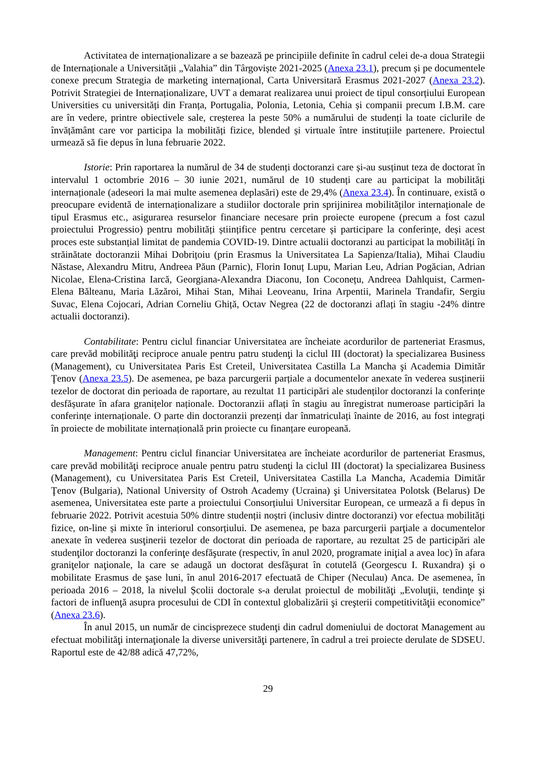Activitatea de internaționalizare a se bazează pe principiile definite în cadrul celei de-a doua Strategii de Internaționale a Universității „Valahia” din Târgoviște 2021-2025 (Anexa 23.1), precum și pe documentele conexe precum Strategia de marketing internațional, Carta Universitară Erasmus 2021-2027 (Anexa 23.2). Potrivit Strategiei de Internaționalizare, UVT a demarat realizarea unui proiect de tipul consorțiului European Universities cu universități din Franța, Portugalia, Polonia, Letonia, Cehia și companii precum I.B.M. care are în vedere, printre obiectivele sale, creșterea la peste 50% a numărului de studenți la toate ciclurile de învățământ care vor participa la mobilități fizice, blended și virtuale între instituțiile partenere. Proiectul urmează să fie depus în luna februarie 2022.
Istorie: Prin raportarea la numărul de 34 de studenți doctoranzi care și-au susținut teza de doctorat în intervalul 1 octombrie 2016 – 30 iunie 2021, numărul de 10 studenți care au participat la mobilități internaționale (adeseori la mai multe asemenea deplasări) este de 29,4% (Anexa 23.4). În continuare, există o preocupare evidentă de internaționalizare a studiilor doctorale prin sprijinirea mobilităților internaționale de tipul Erasmus etc., asigurarea resurselor financiare necesare prin proiecte europene (precum a fost cazul proiectului Progressio) pentru mobilități științifice pentru cercetare și participare la conferințe, deși acest proces este substanțial limitat de pandemia COVID-19. Dintre actualii doctoranzi au participat la mobilități în străinătate doctoranzii Mihai Dobrițoiu (prin Erasmus la Universitatea La Sapienza/Italia), Mihai Claudiu Năstase, Alexandru Mitru, Andreea Păun (Parnic), Florin Ionuț Lupu, Marian Leu, Adrian Pogăcian, Adrian Nicolae, Elena-Cristina Iarcă, Georgiana-Alexandra Diaconu, Ion Coconețu, Andreea Dahlquist, Carmen- Elena Bălteanu, Maria Lăzăroi, Mihai Stan, Mihai Leoveanu, Irina Arpentii, Marinela Trandafir, Sergiu Suvac, Elena Cojocari, Adrian Corneliu Ghiță, Octav Negrea (22 de doctoranzi aflați în stagiu -24% dintre actualii doctoranzi).
Contabilitate: Pentru ciclul financiar Universitatea are încheiate acordurilor de parteneriat Erasmus, care prevăd mobilităţi reciproce anuale pentru patru studenţi la ciclul III (doctorat) la specializarea Business (Management), cu Universitatea Paris Est Creteil, Universitatea Castilla La Mancha şi Academia Dimităr Ţenov (Anexa 23.5). De asemenea, pe baza parcurgerii parțiale a documentelor anexate în vederea susținerii tezelor de doctorat din perioada de raportare, au rezultat 11 participări ale studenților doctoranzi la conferințe desfășurate în afara granițelor naționale. Doctoranzii aflați în stagiu au înregistrat numeroase participări la conferințe internaționale. O parte din doctoranzii prezenți dar înmatriculați înainte de 2016, au fost integrați în proiecte de mobilitate internațională prin proiecte cu finanțare europeană.
Management: Pentru ciclul financiar Universitatea are încheiate acordurilor de parteneriat Erasmus, care prevăd mobilităţi reciproce anuale pentru patru studenţi la ciclul III (doctorat) la specializarea Business (Management), cu Universitatea Paris Est Creteil, Universitatea Castilla La Mancha, Academia Dimităr Ţenov (Bulgaria), National University of Ostroh Academy (Ucraina) şi Universitatea Polotsk (Belarus) De asemenea, Universitatea este parte a proiectului Consorțiului Universitar European, ce urmează a fi depus în februarie 2022. Potrivit acestuia 50% dintre studenții noștri (inclusiv dintre doctoranzi) vor efectua mobilități fizice, on-line și mixte în interiorul consorțiului. De asemenea, pe baza parcurgerii parţiale a documentelor anexate în vederea susţinerii tezelor de doctorat din perioada de raportare, au rezultat 25 de participări ale studenţilor doctoranzi la conferinţe desfăşurate (respectiv, în anul 2020, programate iniţial a avea loc) în afara graniţelor naţionale, la care se adaugă un doctorat desfăşurat în cotutelă (Georgescu I. Ruxandra) şi o mobilitate Erasmus de şase luni, în anul 2016-2017 efectuată de Chiper (Neculau) Anca. De asemenea, în perioada 2016 – 2018, la nivelul Școlii doctorale s-a derulat proiectul de mobilităţi „Evoluţii, tendinţe şi factori de influenţă asupra procesului de CDI în contextul globalizării şi creşterii competitivităţii economice” (Anexa 23.6).
În anul 2015, un număr de cincisprezece studenţi din cadrul domeniului de doctorat Management au efectuat mobilităţi internaţionale la diverse universităţi partenere, în cadrul a trei proiecte derulate de SDSEU. Raportul este de 42/88 adică 47,72%,
29